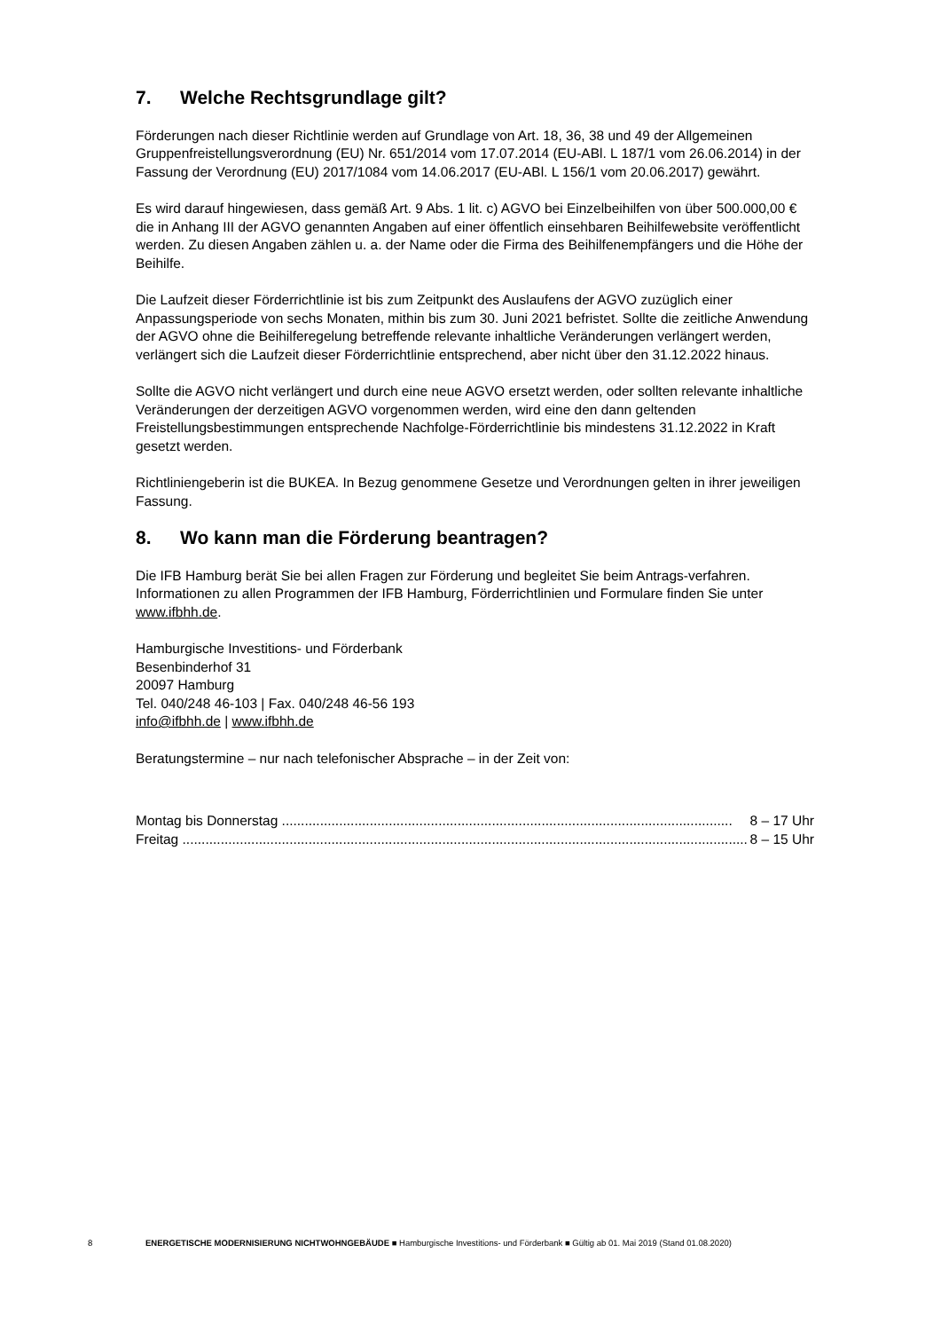7. Welche Rechtsgrundlage gilt?
Förderungen nach dieser Richtlinie werden auf Grundlage von Art. 18, 36, 38 und 49 der Allgemeinen Gruppenfreistellungsverordnung (EU) Nr. 651/2014 vom 17.07.2014 (EU-ABl. L 187/1 vom 26.06.2014) in der Fassung der Verordnung (EU) 2017/1084 vom 14.06.2017 (EU-ABl. L 156/1 vom 20.06.2017) gewährt.
Es wird darauf hingewiesen, dass gemäß Art. 9 Abs. 1 lit. c) AGVO bei Einzelbeihilfen von über 500.000,00 € die in Anhang III der AGVO genannten Angaben auf einer öffentlich einsehbaren Beihilfewebsite veröffentlicht werden. Zu diesen Angaben zählen u. a. der Name oder die Firma des Beihilfenempfängers und die Höhe der Beihilfe.
Die Laufzeit dieser Förderrichtlinie ist bis zum Zeitpunkt des Auslaufens der AGVO zuzüglich einer Anpassungsperiode von sechs Monaten, mithin bis zum 30. Juni 2021 befristet. Sollte die zeitliche Anwendung der AGVO ohne die Beihilferegelung betreffende relevante inhaltliche Veränderungen verlängert werden, verlängert sich die Laufzeit dieser Förderrichtlinie entsprechend, aber nicht über den 31.12.2022 hinaus.
Sollte die AGVO nicht verlängert und durch eine neue AGVO ersetzt werden, oder sollten relevante inhaltliche Veränderungen der derzeitigen AGVO vorgenommen werden, wird eine den dann geltenden Freistellungsbestimmungen entsprechende Nachfolge-Förderrichtlinie bis mindestens 31.12.2022 in Kraft gesetzt werden.
Richtliniengeberin ist die BUKEA. In Bezug genommene Gesetze und Verordnungen gelten in ihrer jeweiligen Fassung.
8. Wo kann man die Förderung beantragen?
Die IFB Hamburg berät Sie bei allen Fragen zur Förderung und begleitet Sie beim Antrags-verfahren. Informationen zu allen Programmen der IFB Hamburg, Förderrichtlinien und Formulare finden Sie unter www.ifbhh.de.
Hamburgische Investitions- und Förderbank
Besenbinderhof 31
20097 Hamburg
Tel. 040/248 46-103 | Fax. 040/248 46-56 193
info@ifbhh.de | www.ifbhh.de
Beratungstermine – nur nach telefonischer Absprache – in der Zeit von:
Montag bis Donnerstag ...................................................................................................................... 8 – 17 Uhr
Freitag .................................................................................................................................................... 8 – 15 Uhr
8 ENERGETISCHE MODERNISIERUNG NICHTWOHNGEBÄUDE ■ Hamburgische Investitions- und Förderbank ■ Gültig ab 01. Mai 2019 (Stand 01.08.2020)